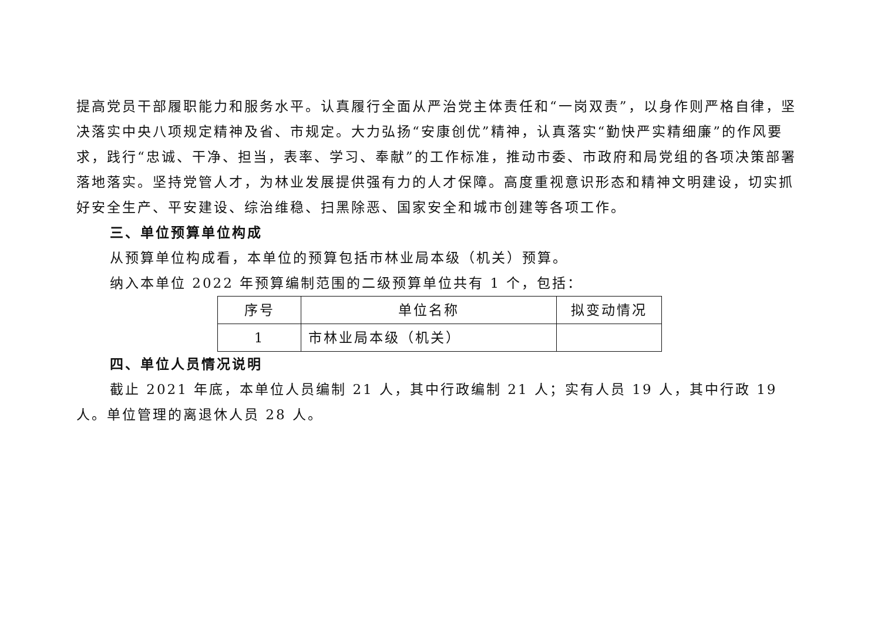提高党员干部履职能力和服务水平。认真履行全面从严治党主体责任和“一岗双责”，以身作则严格自律，坚决落实中央八项规定精神及省、市规定。大力弘扬“安康创优”精神，认真落实“勤快严实精细廉”的作风要求，践行“忠诚、干净、担当，表率、学习、奉献”的工作标准，推动市委、市政府和局党组的各项决策部署落地落实。坚持党管人才，为林业发展提供强有力的人才保障。高度重视意识形态和精神文明建设，切实抓好安全生产、平安建设、综治维稳、扫黑除恶、国家安全和城市创建等各项工作。
三、单位预算单位构成
从预算单位构成看，本单位的预算包括市林业局本级（机关）预算。
纳入本单位 2022 年预算编制范围的二级预算单位共有 1 个，包括：
| 序号 | 单位名称 | 拟变动情况 |
| --- | --- | --- |
| 1 | 市林业局本级（机关） | |
四、单位人员情况说明
截止 2021 年底，本单位人员编制 21 人，其中行政编制 21 人；实有人员 19 人，其中行政 19 人。单位管理的离退休人员 28 人。